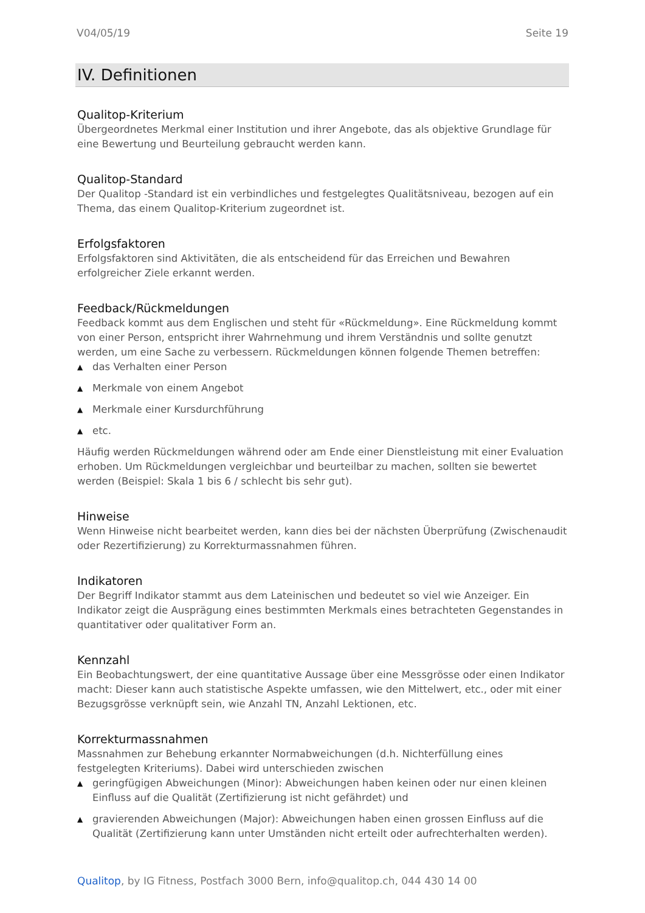V04/05/19 Seite 19
IV. Definitionen
Qualitop-Kriterium
Übergeordnetes Merkmal einer Institution und ihrer Angebote, das als objektive Grundlage für eine Bewertung und Beurteilung gebraucht werden kann.
Qualitop-Standard
Der Qualitop -Standard ist ein verbindliches und festgelegtes Qualitätsniveau, bezogen auf ein Thema, das einem Qualitop-Kriterium zugeordnet ist.
Erfolgsfaktoren
Erfolgsfaktoren sind Aktivitäten, die als entscheidend für das Erreichen und Bewahren erfolgreicher Ziele erkannt werden.
Feedback/Rückmeldungen
Feedback kommt aus dem Englischen und steht für «Rückmeldung». Eine Rückmeldung kommt von einer Person, entspricht ihrer Wahrnehmung und ihrem Verständnis und sollte genutzt werden, um eine Sache zu verbessern. Rückmeldungen können folgende Themen betreffen:
▲ das Verhalten einer Person
▲ Merkmale von einem Angebot
▲ Merkmale einer Kursdurchführung
▲ etc.
Häufig werden Rückmeldungen während oder am Ende einer Dienstleistung mit einer Evaluation erhoben. Um Rückmeldungen vergleichbar und beurteilbar zu machen, sollten sie bewertet werden (Beispiel: Skala 1 bis 6 / schlecht bis sehr gut).
Hinweise
Wenn Hinweise nicht bearbeitet werden, kann dies bei der nächsten Überprüfung (Zwischenaudit oder Rezertifizierung) zu Korrekturmassnahmen führen.
Indikatoren
Der Begriff Indikator stammt aus dem Lateinischen und bedeutet so viel wie Anzeiger. Ein Indikator zeigt die Ausprägung eines bestimmten Merkmals eines betrachteten Gegenstandes in quantitativer oder qualitativer Form an.
Kennzahl
Ein Beobachtungswert, der eine quantitative Aussage über eine Messgrösse oder einen Indikator macht: Dieser kann auch statistische Aspekte umfassen, wie den Mittelwert, etc., oder mit einer Bezugsgrösse verknüpft sein, wie Anzahl TN, Anzahl Lektionen, etc.
Korrekturmassnahmen
Massnahmen zur Behebung erkannter Normabweichungen (d.h. Nichterfüllung eines festgelegten Kriteriums). Dabei wird unterschieden zwischen
▲ geringfügigen Abweichungen (Minor): Abweichungen haben keinen oder nur einen kleinen Einfluss auf die Qualität (Zertifizierung ist nicht gefährdet) und
▲ gravierenden Abweichungen (Major): Abweichungen haben einen grossen Einfluss auf die Qualität (Zertifizierung kann unter Umständen nicht erteilt oder aufrechterhalten werden).
Qualitop, by IG Fitness, Postfach 3000 Bern, info@qualitop.ch, 044 430 14 00